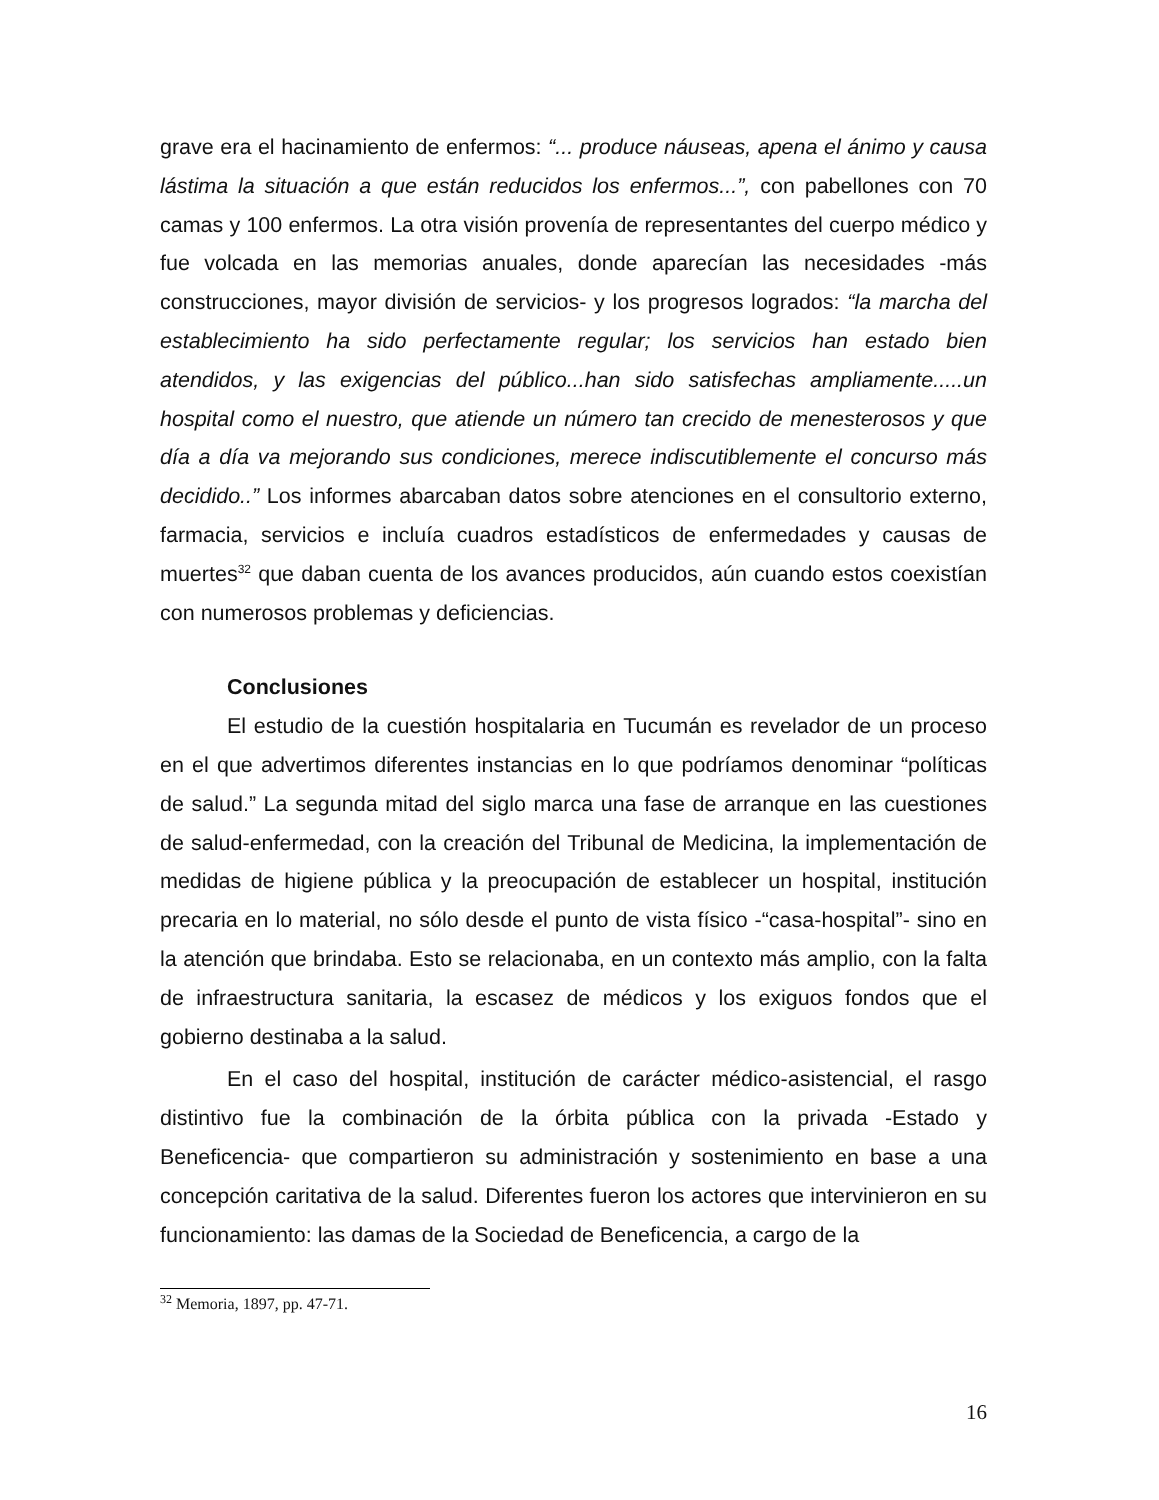grave era el hacinamiento de enfermos: “... produce náuseas, apena el ánimo y causa lástima la situación a que están reducidos los enfermos...”, con pabellones con 70 camas y 100 enfermos. La otra visión provenía de representantes del cuerpo médico y fue volcada en las memorias anuales, donde aparecían las necesidades -más construcciones, mayor división de servicios- y los progresos logrados: “la marcha del establecimiento ha sido perfectamente regular; los servicios han estado bien atendidos, y las exigencias del público...han sido satisfechas ampliamente.....un hospital como el nuestro, que atiende un número tan crecido de menesterosos y que día a día va mejorando sus condiciones, merece indiscutiblemente el concurso más decidido..” Los informes abarcaban datos sobre atenciones en el consultorio externo, farmacia, servicios e incluía cuadros estadísticos de enfermedades y causas de muertes<sup>32</sup> que daban cuenta de los avances producidos, aún cuando estos coexistían con numerosos problemas y deficiencias.
Conclusiones
El estudio de la cuestión hospitalaria en Tucumán es revelador de un proceso en el que advertimos diferentes instancias en lo que podríamos denominar “políticas de salud.” La segunda mitad del siglo marca una fase de arranque en las cuestiones de salud-enfermedad, con la creación del Tribunal de Medicina, la implementación de medidas de higiene pública y la preocupación de establecer un hospital, institución precaria en lo material, no sólo desde el punto de vista físico -“casa-hospital”- sino en la atención que brindaba. Esto se relacionaba, en un contexto más amplio, con la falta de infraestructura sanitaria, la escasez de médicos y los exiguos fondos que el gobierno destinaba a la salud.
En el caso del hospital, institución de carácter médico-asistencial, el rasgo distintivo fue la combinación de la órbita pública con la privada -Estado y Beneficencia- que compartieron su administración y sostenimiento en base a una concepción caritativa de la salud. Diferentes fueron los actores que intervinieron en su funcionamiento: las damas de la Sociedad de Beneficencia, a cargo de la
<sup>32</sup> Memoria, 1897, pp. 47-71.
16